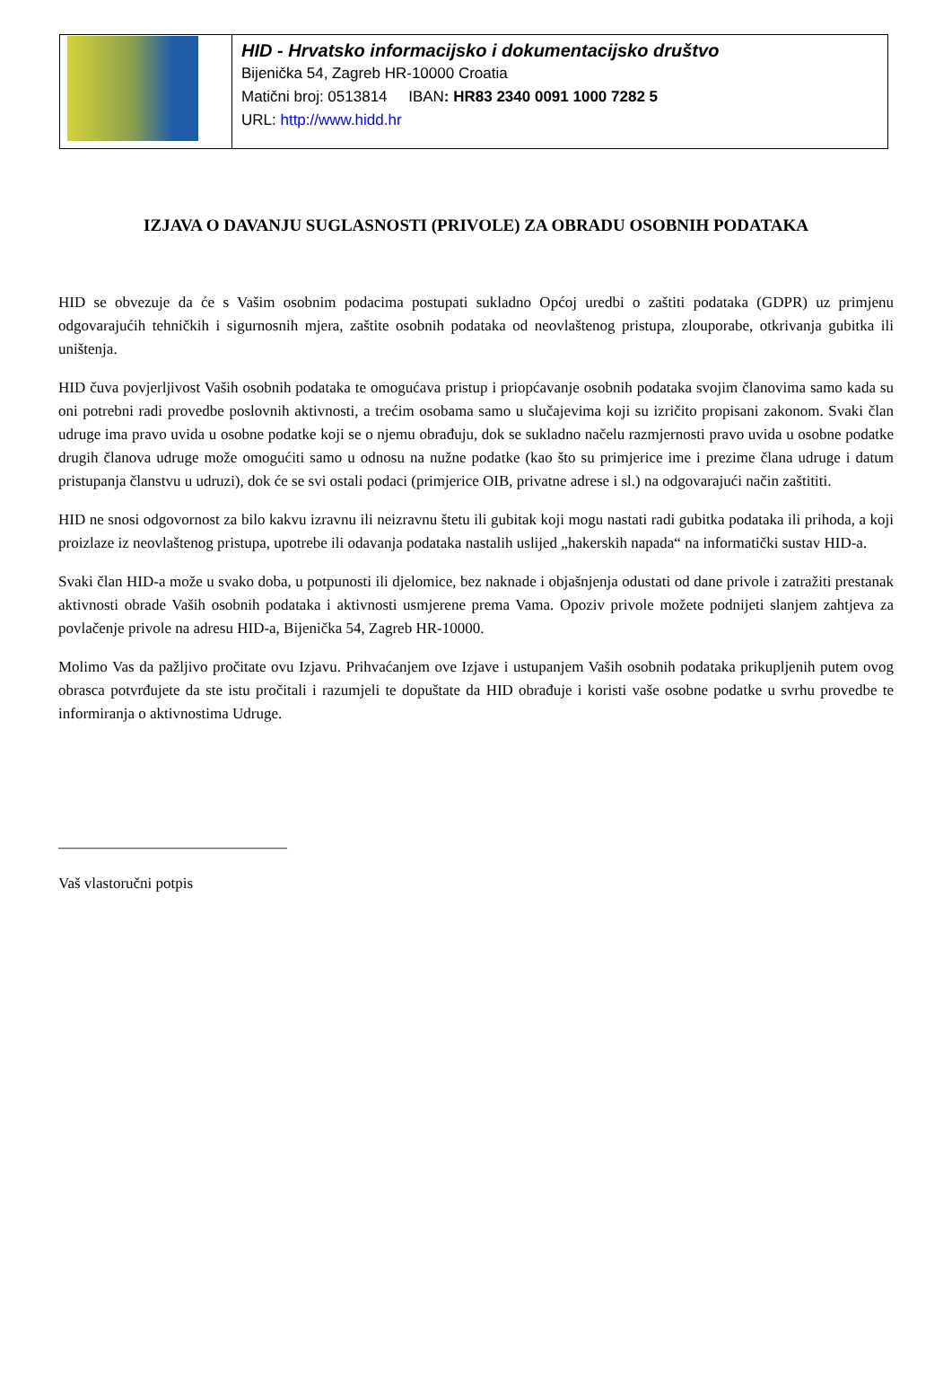HID - Hrvatsko informacijsko i dokumentacijsko društvo
Bijenička 54, Zagreb HR-10000 Croatia
Matični broj: 0513814 IBAN: HR83 2340 0091 1000 7282 5
URL: http://www.hidd.hr
IZJAVA O DAVANJU SUGLASNOSTI (PRIVOLE) ZA OBRADU OSOBNIH PODATAKA
HID se obvezuje da će s Vašim osobnim podacima postupati sukladno Općoj uredbi o zaštiti podataka (GDPR) uz primjenu odgovarajućih tehničkih i sigurnosnih mjera, zaštite osobnih podataka od neovlaštenog pristupa, zlouporabe, otkrivanja gubitka ili uništenja.
HID čuva povjerljivost Vaših osobnih podataka te omogućava pristup i priopćavanje osobnih podataka svojim članovima samo kada su oni potrebni radi provedbe poslovnih aktivnosti, a trećim osobama samo u slučajevima koji su izričito propisani zakonom. Svaki član udruge ima pravo uvida u osobne podatke koji se o njemu obrađuju, dok se sukladno načelu razmjernosti pravo uvida u osobne podatke drugih članova udruge može omogućiti samo u odnosu na nužne podatke (kao što su primjerice ime i prezime člana udruge i datum pristupanja članstvu u udruzi), dok će se svi ostali podaci (primjerice OIB, privatne adrese i sl.) na odgovarajući način zaštititi.
HID ne snosi odgovornost za bilo kakvu izravnu ili neizravnu štetu ili gubitak koji mogu nastati radi gubitka podataka ili prihoda, a koji proizlaze iz neovlaštenog pristupa, upotrebe ili odavanja podataka nastalih uslijed „hakerskih napada“ na informatički sustav HID-a.
Svaki član HID-a može u svako doba, u potpunosti ili djelomice, bez naknade i objašnjenja odustati od dane privole i zatražiti prestanak aktivnosti obrade Vaših osobnih podataka i aktivnosti usmjerene prema Vama. Opoziv privole možete podnijeti slanjem zahtjeva za povlačenje privole na adresu HID-a, Bijenička 54, Zagreb HR-10000.
Molimo Vas da pažljivo pročitate ovu Izjavu. Prihvaćanjem ove Izjave i ustupanjem Vaših osobnih podataka prikupljenih putem ovog obrasca potvrđujete da ste istu pročitali i razumjeli te dopuštate da HID obrađuje i koristi vaše osobne podatke u svrhu provedbe te informiranja o aktivnostima Udruge.
______________________________
Vaš vlastoručni potpis